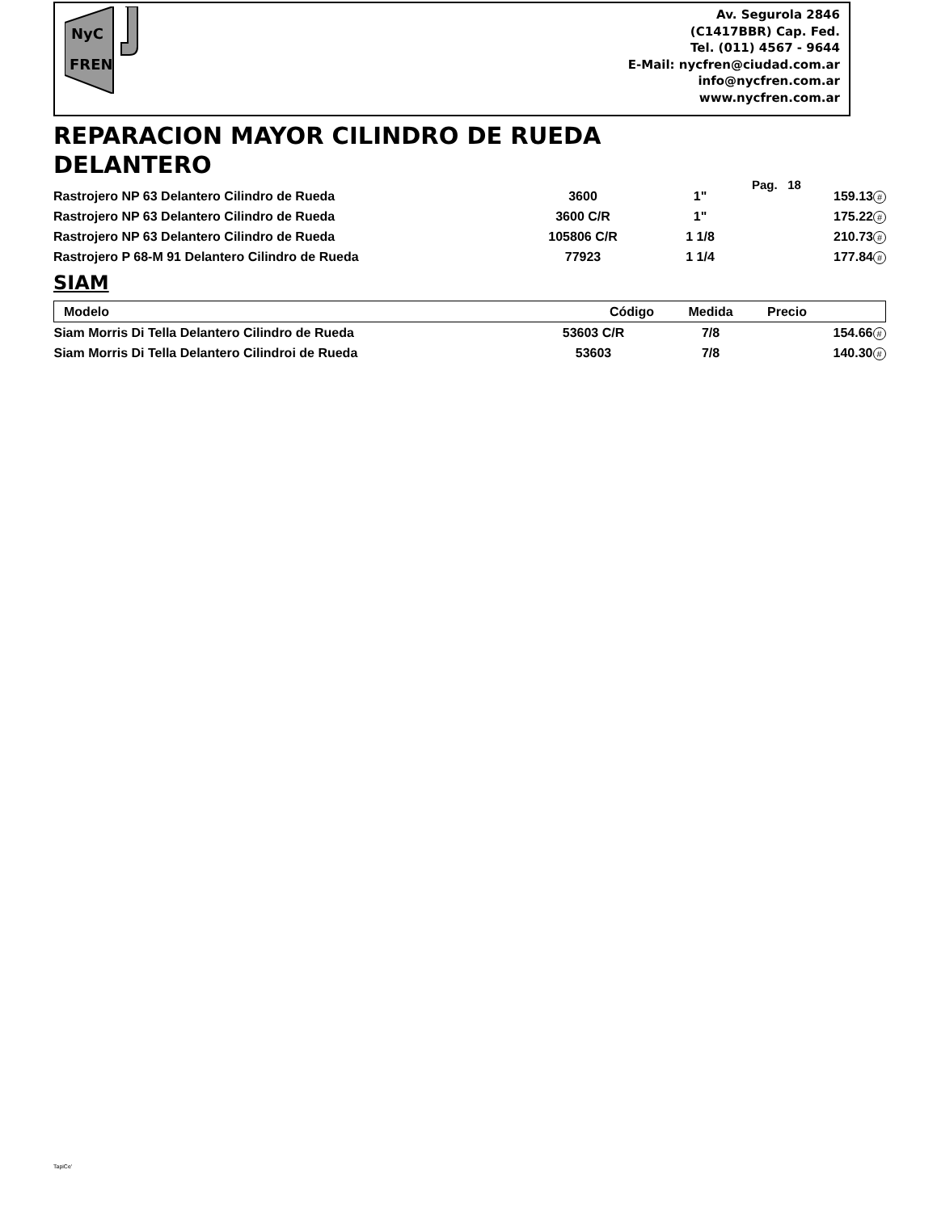NyC
FREN
Av. Segurola 2846
(C1417BBR) Cap. Fed.
Tel. (011) 4567 - 9644
E-Mail: nycfren@ciudad.com.ar
info@nycfren.com.ar
www.nycfren.com.ar
REPARACION MAYOR CILINDRO DE RUEDA
DELANTERO
Pag. 18
| Rastrojero NP 63 Delantero Cilindro de Rueda | 3600 | 1" | 159.13 # |
| Rastrojero NP 63 Delantero Cilindro de Rueda | 3600 C/R | 1" | 175.22 # |
| Rastrojero NP 63 Delantero Cilindro de Rueda | 105806 C/R | 1 1/8 | 210.73 # |
| Rastrojero P 68-M 91 Delantero Cilindro de Rueda | 77923 | 1 1/4 | 177.84 # |
SIAM
| Modelo | Código | Medida | Precio |
| --- | --- | --- | --- |
| Siam Morris Di Tella Delantero Cilindro de Rueda | 53603 C/R | 7/8 | 154.66 # |
| Siam Morris Di Tella Delantero Cilindroi de Rueda | 53603 | 7/8 | 140.30 # |
TapiCe'